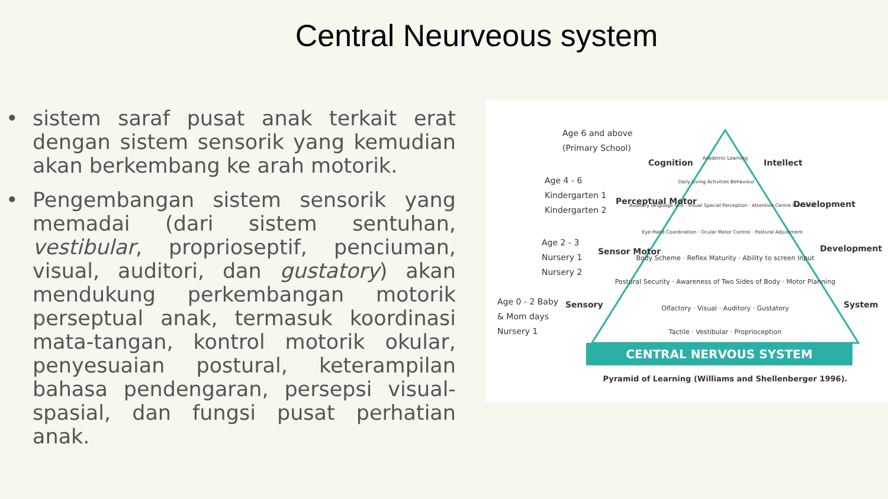Central Neurveous system
• sistem saraf pusat anak terkait erat dengan sistem sensorik yang kemudian akan berkembang ke arah motorik.
• Pengembangan sistem sensorik yang memadai (dari sistem sentuhan, vestibular, proprioseptif, penciuman, visual, auditori, dan gustatory) akan mendukung perkembangan motorik perseptual anak, termasuk koordinasi mata-tangan, kontrol motorik okular, penyesuaian postural, keterampilan bahasa pendengaran, persepsi visual-spasial, dan fungsi pusat perhatian anak.
CENTRAL NERVOUS SYSTEM
Pyramid of Learning (Williams and Shellenberger 1996).
Academic Learning
Daily Living Activities Behaviour
Auditory language skill · Visual Special Perception · Attention Centre Functions
Eye Hand Coordination · Ocular Motor Control · Postural Adjustment
Body Scheme · Reflex Maturity · Ability to screen Input
Postural Security · Awareness of Two Sides of Body · Motor Planning
Olfactory · Visual · Auditory · Gustatory
Tactile · Vestibular · Proprioception
Age 6 and above
(Primary School)
Cognition
Intellect
Age 4 - 6
Kindergarten 1
Kindergarten 2
Perceptual Motor
Development
Age 2 - 3
Nursery 1
Nursery 2
Sensor Motor
Development
Age 0 - 2 Baby
& Mom days
Nursery 1
Sensory
System